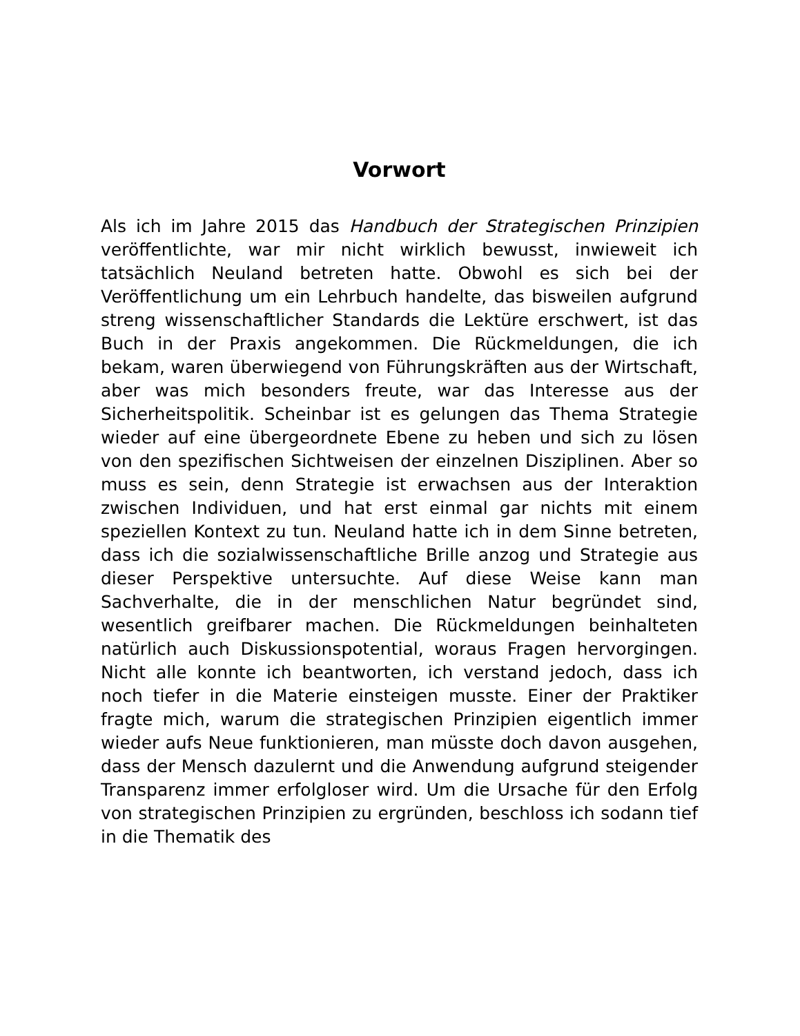Vorwort
Als ich im Jahre 2015 das Handbuch der Strategischen Prinzipien veröffentlichte, war mir nicht wirklich bewusst, inwieweit ich tatsächlich Neuland betreten hatte. Obwohl es sich bei der Veröffentlichung um ein Lehrbuch handelte, das bisweilen aufgrund streng wissenschaftlicher Standards die Lektüre erschwert, ist das Buch in der Praxis angekommen. Die Rückmeldungen, die ich bekam, waren überwiegend von Führungskräften aus der Wirtschaft, aber was mich besonders freute, war das Interesse aus der Sicherheitspolitik. Scheinbar ist es gelungen das Thema Strategie wieder auf eine übergeordnete Ebene zu heben und sich zu lösen von den spezifischen Sichtweisen der einzelnen Disziplinen. Aber so muss es sein, denn Strategie ist erwachsen aus der Interaktion zwischen Individuen, und hat erst einmal gar nichts mit einem speziellen Kontext zu tun. Neuland hatte ich in dem Sinne betreten, dass ich die sozialwissenschaftliche Brille anzog und Strategie aus dieser Perspektive untersuchte. Auf diese Weise kann man Sachverhalte, die in der menschlichen Natur begründet sind, wesentlich greifbarer machen. Die Rückmeldungen beinhalteten natürlich auch Diskussionspotential, woraus Fragen hervorgingen. Nicht alle konnte ich beantworten, ich verstand jedoch, dass ich noch tiefer in die Materie einsteigen musste. Einer der Praktiker fragte mich, warum die strategischen Prinzipien eigentlich immer wieder aufs Neue funktionieren, man müsste doch davon ausgehen, dass der Mensch dazulernt und die Anwendung aufgrund steigender Transparenz immer erfolgloser wird. Um die Ursache für den Erfolg von strategischen Prinzipien zu ergründen, beschloss ich sodann tief in die Thematik des